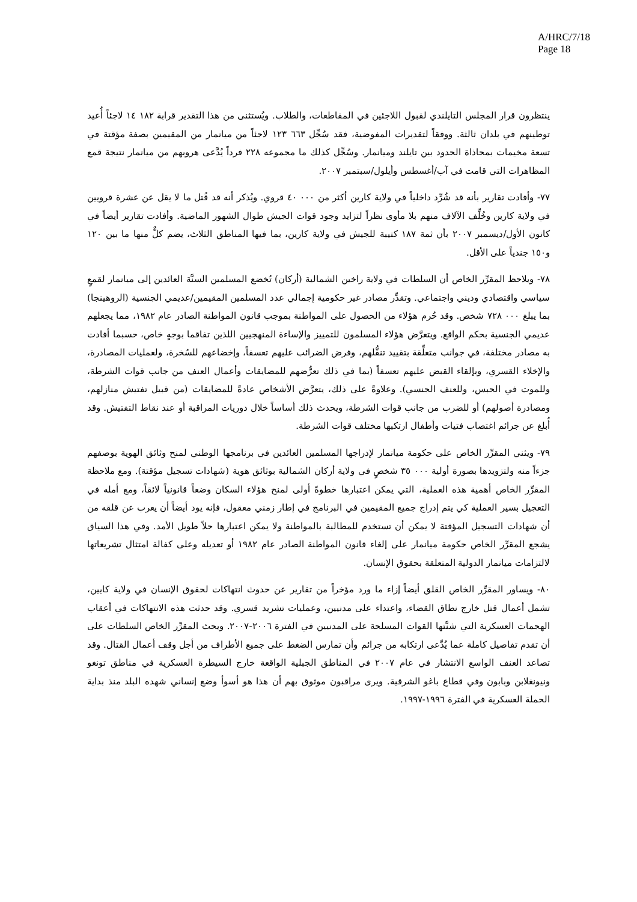A/HRC/7/18
Page 18
ينتظرون قرار المجلس التايلندي لقبول اللاجئين في المقاطعات، والطلاب. ويُستثنى من هذا التقدير قرابة ١٨٢ ١٤ لاجئاً أُعيد توطينهم في بلدان ثالثة. ووفقاً لتقديرات المفوضية، فقد سُجِّل ٦٦٣ ١٢٣ لاجئاً من ميانمار من المقيمين بصفة مؤقتة في تسعة مخيمات بمحاذاة الحدود بين تايلند وميانمار. وسُجِّل كذلك ما مجموعه ٢٢٨ فرداً يُدَّعى هروبهم من ميانمار نتيجة قمع المظاهرات التي قامت في آب/أغسطس وأيلول/سبتمبر ٢٠٠٧.
٧٧- وأفادت تقارير بأنه قد شُرِّد داخلياً في ولاية كارين أكثر من ٠٠٠ ٤٠ قروي. ويُذكر أنه قد قُتل ما لا يقل عن عشرة قرويين في ولاية كارين وخُلِّف الآلاف منهم بلا مأوى نظراً لتزايد وجود قوات الجيش طوال الشهور الماضية. وأفادت تقارير أيضاً في كانون الأول/ديسمبر ٢٠٠٧ بأن ثمة ١٨٧ كتيبة للجيش في ولاية كارين، بما فيها المناطق الثلاث، يضم كلٌّ منها ما بين ١٢٠ و١٥٠ جندياً على الأقل.
٧٨- ويلاحظ المقرِّر الخاص أن السلطات في ولاية راخين الشمالية (أركان) تُخضع المسلمين السنَّة العائدين إلى ميانمار لقمعٍ سياسي واقتصادي وديني واجتماعي. وتقدِّر مصادر غير حكومية إجمالي عدد المسلمين المقيمين/عديمي الجنسية (الروهينجا) بما يبلغ ٠٠٠ ٧٢٨ شخص. وقد حُرم هؤلاء من الحصول على المواطنة بموجب قانون المواطنة الصادر عام ١٩٨٢، مما يجعلهم عديمي الجنسية بحكم الواقع. ويتعرَّض هؤلاء المسلمون للتمييز والإساءة المنهجيين اللذين تفاقما بوجهٍ خاص، حسبما أفادت به مصادر مختلفة، في جوانب متعلِّقة بتقييد تنقُّلهم، وفرض الضرائب عليهم تعسفاً، وإخضاعهم للسُخرة، ولعمليات المصادرة، والإخلاء القسري، وبإلقاء القبض عليهم تعسفاً (بما في ذلك تعرُّضهم للمضايقات وأعمال العنف من جانب قوات الشرطة، وللموت في الحبس، وللعنف الجنسي). وعلاوةً على ذلك، يتعرَّض الأشخاص عادةً للمضايقات (من قبيل تفتيش منازلهم، ومصادرة أصولهم) أو للضرب من جانب قوات الشرطة، ويحدث ذلك أساساً خلال دوريات المراقبة أو عند نقاط التفتيش. وقد أُبلغ عن جرائم اغتصاب فتيات وأطفال ارتكبها مختلف قوات الشرطة.
٧٩- ويثني المقرِّر الخاص على حكومة ميانمار لإدراجها المسلمين العائدين في برنامجها الوطني لمنح وثائق الهوية بوصفهم جزءاً منه ولتزويدها بصورة أولية ٠٠٠ ٣٥ شخصٍ في ولاية أركان الشمالية بوثائق هوية (شهادات تسجيل مؤقتة). ومع ملاحظة المقرِّر الخاص أهمية هذه العملية، التي يمكن اعتبارها خطوةً أولى لمنح هؤلاء السكان وضعاً قانونياً لائقاً، ومع أمله في التعجيل بسير العملية كي يتم إدراج جميع المقيمين في البرنامج في إطار زمني معقول، فإنه يود أيضاً أن يعرب عن قلقه من أن شهادات التسجيل المؤقتة لا يمكن أن تستخدم للمطالبة بالمواطنة ولا يمكن اعتبارها حلاً طويل الأمد. وفي هذا السياق يشجع المقرِّر الخاص حكومة ميانمار على إلغاء قانون المواطنة الصادر عام ١٩٨٢ أو تعديله وعلى كفالة امتثال تشريعاتها لالتزامات ميانمار الدولية المتعلقة بحقوق الإنسان.
٨٠- ويساور المقرِّر الخاص القلق أيضاً إزاء ما ورد مؤخراً من تقارير عن حدوث انتهاكات لحقوق الإنسان في ولاية كايين، تشمل أعمال قتل خارج نطاق القضاء، واعتداء على مدنيين، وعمليات تشريد قسري. وقد حدثت هذه الانتهاكات في أعقاب الهجمات العسكرية التي شنَّتها القوات المسلحة على المدنيين في الفترة ٢٠٠٦-٢٠٠٧. ويحث المقرِّر الخاص السلطات على أن تقدم تفاصيل كاملة عما يُدَّعى ارتكابه من جرائم وأن تمارس الضغط على جميع الأطراف من أجل وقف أعمال القتال. وقد تصاعد العنف الواسع الانتشار في عام ٢٠٠٧ في المناطق الجبلية الواقعة خارج السيطرة العسكرية في مناطق تونغو ونيونغلابن وبابون وفي قطاع باغو الشرقية. ويرى مراقبون موثوق بهم أن هذا هو أسوأ وضع إنساني شهده البلد منذ بداية الحملة العسكرية في الفترة ١٩٩٦-١٩٩٧.